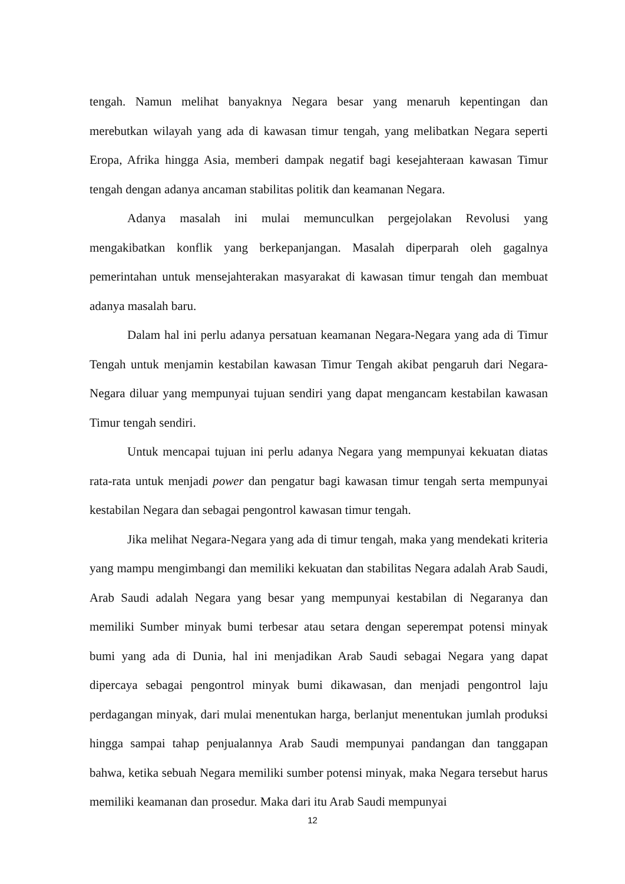tengah. Namun melihat banyaknya Negara besar yang menaruh kepentingan dan merebutkan wilayah yang ada di kawasan timur tengah, yang melibatkan Negara seperti Eropa, Afrika hingga Asia, memberi dampak negatif bagi kesejahteraan kawasan Timur tengah dengan adanya ancaman stabilitas politik dan keamanan Negara.
Adanya masalah ini mulai memunculkan pergejolakan Revolusi yang mengakibatkan konflik yang berkepanjangan. Masalah diperparah oleh gagalnya pemerintahan untuk mensejahterakan masyarakat di kawasan timur tengah dan membuat adanya masalah baru.
Dalam hal ini perlu adanya persatuan keamanan Negara-Negara yang ada di Timur Tengah untuk menjamin kestabilan kawasan Timur Tengah akibat pengaruh dari Negara-Negara diluar yang mempunyai tujuan sendiri yang dapat mengancam kestabilan kawasan Timur tengah sendiri.
Untuk mencapai tujuan ini perlu adanya Negara yang mempunyai kekuatan diatas rata-rata untuk menjadi power dan pengatur bagi kawasan timur tengah serta mempunyai kestabilan Negara dan sebagai pengontrol kawasan timur tengah.
Jika melihat Negara-Negara yang ada di timur tengah, maka yang mendekati kriteria yang mampu mengimbangi dan memiliki kekuatan dan stabilitas Negara adalah Arab Saudi, Arab Saudi adalah Negara yang besar yang mempunyai kestabilan di Negaranya dan memiliki Sumber minyak bumi terbesar atau setara dengan seperempat potensi minyak bumi yang ada di Dunia, hal ini menjadikan Arab Saudi sebagai Negara yang dapat dipercaya sebagai pengontrol minyak bumi dikawasan, dan menjadi pengontrol laju perdagangan minyak, dari mulai menentukan harga, berlanjut menentukan jumlah produksi hingga sampai tahap penjualannya Arab Saudi mempunyai pandangan dan tanggapan bahwa, ketika sebuah Negara memiliki sumber potensi minyak, maka Negara tersebut harus memiliki keamanan dan prosedur. Maka dari itu Arab Saudi mempunyai
12